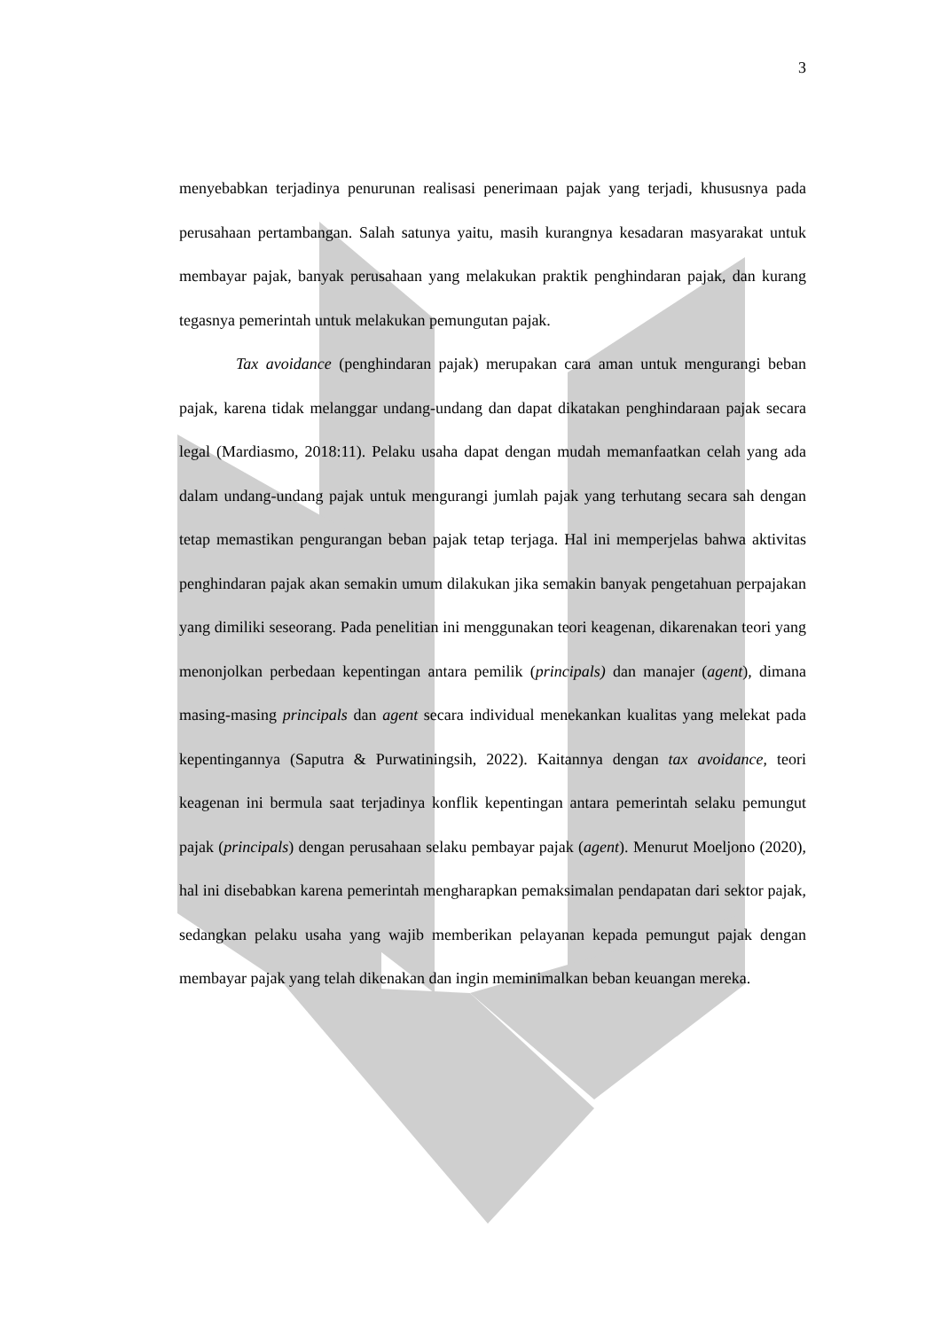3
menyebabkan terjadinya penurunan realisasi penerimaan pajak yang terjadi, khususnya pada perusahaan pertambangan. Salah satunya yaitu, masih kurangnya kesadaran masyarakat untuk membayar pajak, banyak perusahaan yang melakukan praktik penghindaran pajak, dan kurang tegasnya pemerintah untuk melakukan pemungutan pajak.
Tax avoidance (penghindaran pajak) merupakan cara aman untuk mengurangi beban pajak, karena tidak melanggar undang-undang dan dapat dikatakan penghindaraan pajak secara legal (Mardiasmo, 2018:11). Pelaku usaha dapat dengan mudah memanfaatkan celah yang ada dalam undang-undang pajak untuk mengurangi jumlah pajak yang terhutang secara sah dengan tetap memastikan pengurangan beban pajak tetap terjaga. Hal ini memperjelas bahwa aktivitas penghindaran pajak akan semakin umum dilakukan jika semakin banyak pengetahuan perpajakan yang dimiliki seseorang. Pada penelitian ini menggunakan teori keagenan, dikarenakan teori yang menonjolkan perbedaan kepentingan antara pemilik (principals) dan manajer (agent), dimana masing-masing principals dan agent secara individual menekankan kualitas yang melekat pada kepentingannya (Saputra & Purwatiningsih, 2022). Kaitannya dengan tax avoidance, teori keagenan ini bermula saat terjadinya konflik kepentingan antara pemerintah selaku pemungut pajak (principals) dengan perusahaan selaku pembayar pajak (agent). Menurut Moeljono (2020), hal ini disebabkan karena pemerintah mengharapkan pemaksimalan pendapatan dari sektor pajak, sedangkan pelaku usaha yang wajib memberikan pelayanan kepada pemungut pajak dengan membayar pajak yang telah dikenakan dan ingin meminimalkan beban keuangan mereka.